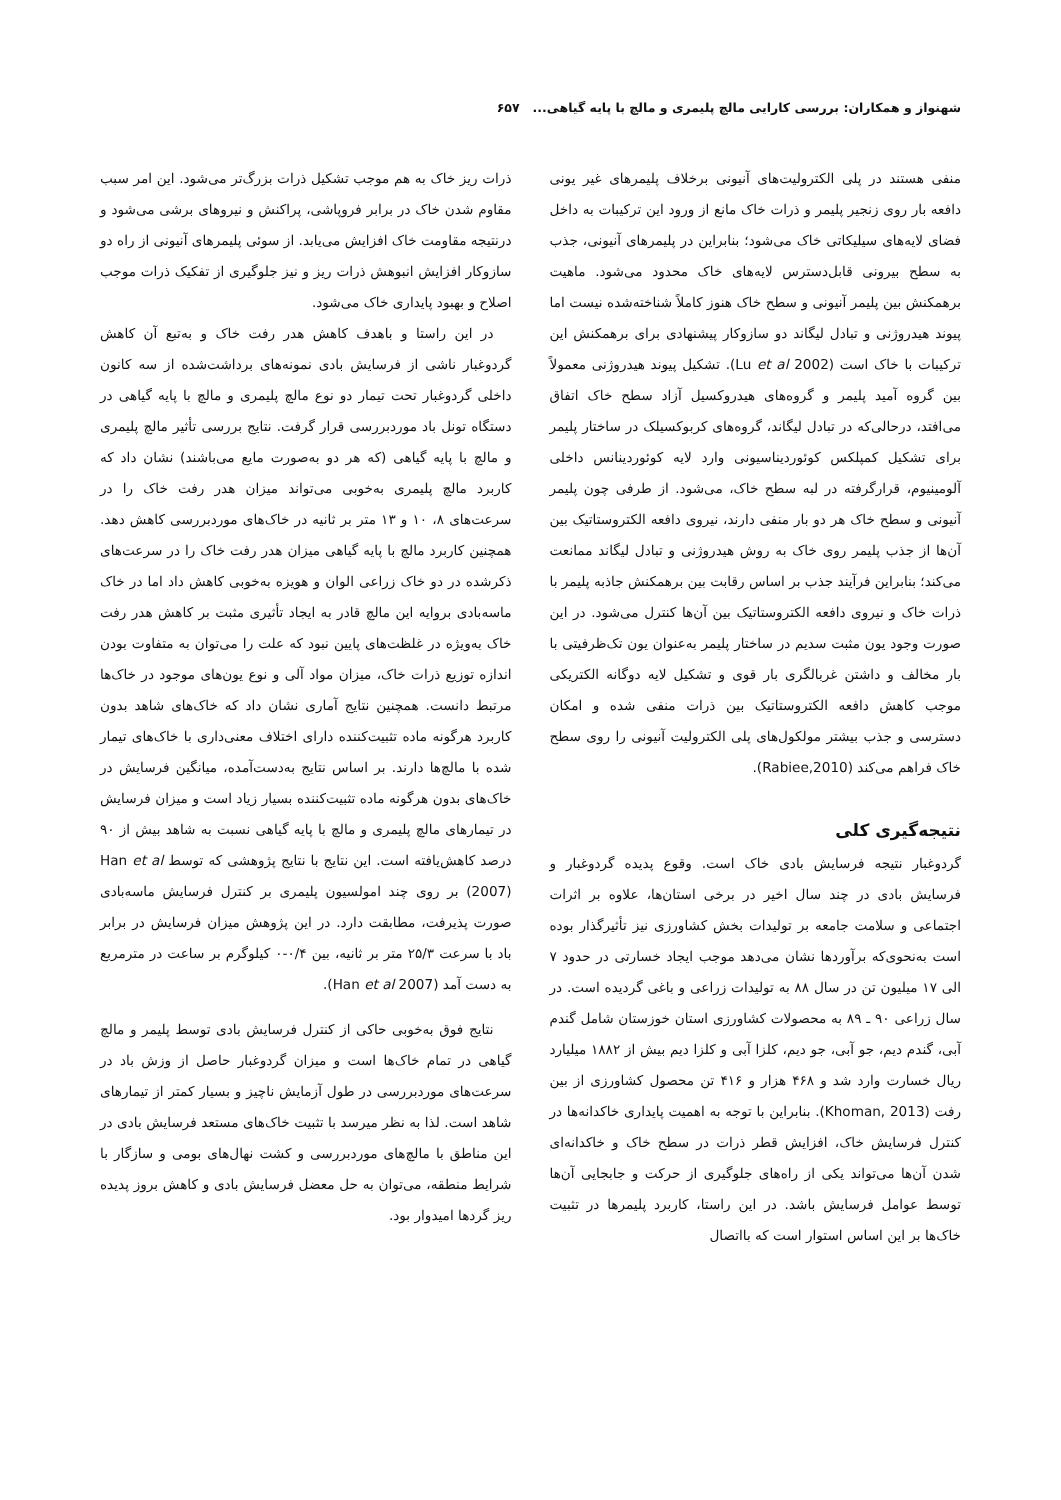شهنواز و همکاران: بررسی کارایی مالچ پلیمری و مالچ با پایه گیاهی... ۶۵۷
منفی هستند در پلی الکترولیت‌های آنیونی برخلاف پلیمرهای غیر یونی دافعه بار روی زنجیر پلیمر و ذرات خاک مانع از ورود این ترکیبات به داخل فضای لایه‌های سیلیکاتی خاک می‌شود؛ بنابراین در پلیمرهای آنیونی، جذب به سطح بیرونی قابل‌دسترس لایه‌های خاک محدود می‌شود. ماهیت برهمکنش بین پلیمر آنیونی و سطح خاک هنوز کاملاً شناخته‌شده نیست اما پیوند هیدروژنی و تبادل لیگاند دو سازوکار پیشنهادی برای برهمکنش این ترکیبات با خاک است (Lu et al 2002). تشکیل پیوند هیدروژنی معمولاً بین گروه آمید پلیمر و گروه‌های هیدروکسیل آزاد سطح خاک اتفاق می‌افتد، درحالی‌که در تبادل لیگاند، گروه‌های کربوکسیلک در ساختار پلیمر برای تشکیل کمپلکس کوئوردیناسیونی وارد لایه کوئوردینانس داخلی آلومینیوم، قرارگرفته در لبه سطح خاک، می‌شود. از طرفی چون پلیمر آنیونی و سطح خاک هر دو بار منفی دارند، نیروی دافعه الکتروستاتیک بین آن‌ها از جذب پلیمر روی خاک به روش هیدروژنی و تبادل لیگاند ممانعت می‌کند؛ بنابراین فرآیند جذب بر اساس رقابت بین برهمکنش جاذبه پلیمر با ذرات خاک و نیروی دافعه الکتروستاتیک بین آن‌ها کنترل می‌شود. در این صورت وجود یون مثبت سدیم در ساختار پلیمر به‌عنوان یون تک‌ظرفیتی با بار مخالف و داشتن غربالگری بار قوی و تشکیل لایه دوگانه الکتریکی موجب کاهش دافعه الکتروستاتیک بین ذرات منفی شده و امکان دسترسی و جذب بیشتر مولکول‌های پلی الکترولیت آنیونی را روی سطح خاک فراهم می‌کند (Rabiee,2010).
نتیجه‌گیری کلی
گردوغبار نتیجه فرسایش بادی خاک است. وقوع پدیده گردوغبار و فرسایش بادی در چند سال اخیر در برخی استان‌ها، علاوه بر اثرات اجتماعی و سلامت جامعه بر تولیدات بخش کشاورزی نیز تأثیرگذار بوده است به‌نحوی‌که برآوردها نشان می‌دهد موجب ایجاد خسارتی در حدود ۷ الی ۱۷ میلیون تن در سال ۸۸ به تولیدات زراعی و باغی گردیده است. در سال زراعی ۹۰ ـ ۸۹ به محصولات کشاورزی استان خوزستان شامل گندم آبی، گندم دیم، جو آبی، جو دیم، کلزا آبی و کلزا دیم بیش از ۱۸۸۲ میلیارد ریال خسارت وارد شد و ۴۶۸ هزار و ۴۱۶ تن محصول کشاورزی از بین رفت (Khoman, 2013). بنابراین با توجه به اهمیت پایداری خاکدانه‌ها در کنترل فرسایش خاک، افزایش قطر ذرات در سطح خاک و خاکدانه‌ای شدن آن‌ها می‌تواند یکی از راه‌های جلوگیری از حرکت و جابجایی آن‌ها توسط عوامل فرسایش باشد. در این راستا، کاربرد پلیمرها در تثبیت خاک‌ها بر این اساس استوار است که بااتصال
ذرات ریز خاک به هم موجب تشکیل ذرات بزرگ‌تر می‌شود. این امر سبب مقاوم شدن خاک در برابر فروپاشی، پراکنش و نیروهای برشی می‌شود و درنتیجه مقاومت خاک افزایش می‌یابد. از سوئی پلیمرهای آنیونی از راه دو سازوکار افزایش انبوهش ذرات ریز و نیز جلوگیری از تفکیک ذرات موجب اصلاح و بهبود پایداری خاک می‌شود.
در این راستا و باهدف کاهش هدر رفت خاک و به‌تبع آن کاهش گردوغبار ناشی از فرسایش بادی نمونه‌های برداشت‌شده از سه کانون داخلی گردوغبار تحت تیمار دو نوع مالچ پلیمری و مالچ با پایه گیاهی در دستگاه تونل باد موردبررسی قرار گرفت. نتایج بررسی تأثیر مالچ پلیمری و مالچ با پایه گیاهی (که هر دو به‌صورت مایع می‌باشند) نشان داد که کاربرد مالچ پلیمری به‌خوبی می‌تواند میزان هدر رفت خاک را در سرعت‌های ۸، ۱۰ و ۱۳ متر بر ثانیه در خاک‌های موردبررسی کاهش دهد. همچنین کاربرد مالچ با پایه گیاهی میزان هدر رفت خاک را در سرعت‌های ذکرشده در دو خاک زراعی الوان و هویزه به‌خوبی کاهش داد اما در خاک ماسه‌بادی بروایه این مالچ قادر به ایجاد تأثیری مثبت بر کاهش هدر رفت خاک به‌ویژه در غلظت‌های پایین نبود که علت را می‌توان به متفاوت بودن اندازه توزیع ذرات خاک، میزان مواد آلی و نوع یون‌های موجود در خاک‌ها مرتبط دانست. همچنین نتایج آماری نشان داد که خاک‌های شاهد بدون کاربرد هرگونه ماده تثبیت‌کننده دارای اختلاف معنی‌داری با خاک‌های تیمار شده با مالچ‌ها دارند. بر اساس نتایج به‌دست‌آمده، میانگین فرسایش در خاک‌های بدون هرگونه ماده تثبیت‌کننده بسیار زیاد است و میزان فرسایش در تیمارهای مالچ پلیمری و مالچ با پایه گیاهی نسبت به شاهد بیش از ۹۰ درصد کاهش‌یافته است. این نتایج با نتایج پژوهشی که توسط Han et al (2007) بر روی چند امولسیون پلیمری بر کنترل فرسایش ماسه‌بادی صورت پذیرفت، مطابقت دارد. در این پژوهش میزان فرسایش در برابر باد با سرعت ۲۵/۳ متر بر ثانیه، بین ۰/۴-۰ کیلوگرم بر ساعت در مترمربع به دست آمد (Han et al 2007).
نتایج فوق به‌خوبی حاکی از کنترل فرسایش بادی توسط پلیمر و مالچ گیاهی در تمام خاک‌ها است و میزان گردوغبار حاصل از وزش باد در سرعت‌های موردبررسی در طول آزمایش ناچیز و بسیار کمتر از تیمارهای شاهد است. لذا به نظر میرسد با تثبیت خاک‌های مستعد فرسایش بادی در این مناطق با مالچ‌های موردبررسی و کشت نهال‌های بومی و سازگار با شرایط منطقه، می‌توان به حل معضل فرسایش بادی و کاهش بروز پدیده ریز گردها امیدوار بود.